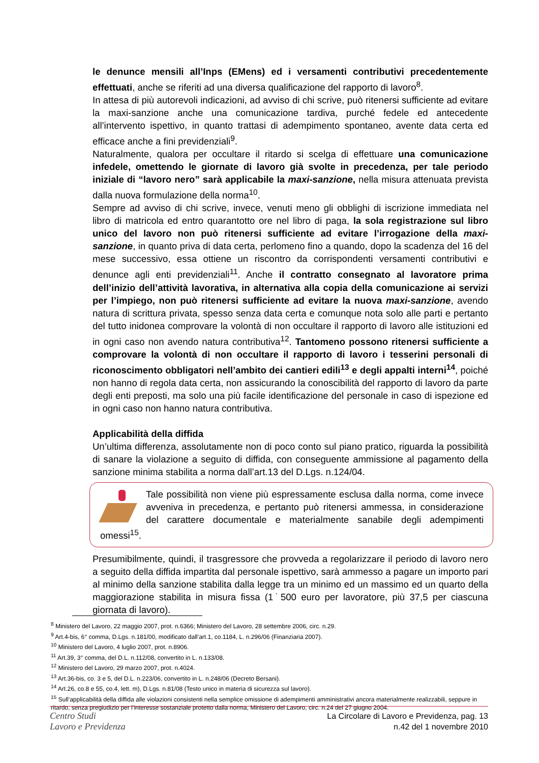le denunce mensili all’Inps (EMens) ed i versamenti contributivi precedentemente effettuati, anche se riferiti ad una diversa qualificazione del rapporto di lavoro<sup>8</sup>.
In attesa di più autorevoli indicazioni, ad avviso di chi scrive, può ritenersi sufficiente ad evitare la maxi-sanzione anche una comunicazione tardiva, purché fedele ed antecedente all’intervento ispettivo, in quanto trattasi di adempimento spontaneo, avente data certa ed efficace anche a fini previdenziali<sup>9</sup>.
Naturalmente, qualora per occultare il ritardo si scelga di effettuare una comunicazione infedele, omettendo le giornate di lavoro già svolte in precedenza, per tale periodo iniziale di “lavoro nero” sarà applicabile la maxi-sanzione, nella misura attenuata prevista dalla nuova formulazione della norma<sup>10</sup>.
Sempre ad avviso di chi scrive, invece, venuti meno gli obblighi di iscrizione immediata nel libro di matricola ed entro quarantotto ore nel libro di paga, la sola registrazione sul libro unico del lavoro non può ritenersi sufficiente ad evitare l’irrogazione della maxi-sanzione, in quanto priva di data certa, perlomeno fino a quando, dopo la scadenza del 16 del mese successivo, essa ottiene un riscontro da corrispondenti versamenti contributivi e denunce agli enti previdenziali<sup>11</sup>. Anche il contratto consegnato al lavoratore prima dell’inizio dell’attività lavorativa, in alternativa alla copia della comunicazione ai servizi per l’impiego, non può ritenersi sufficiente ad evitare la nuova maxi-sanzione, avendo natura di scrittura privata, spesso senza data certa e comunque nota solo alle parti e pertanto del tutto inidonea comprovare la volontà di non occultare il rapporto di lavoro alle istituzioni ed in ogni caso non avendo natura contributiva<sup>12</sup>. Tantomeno possono ritenersi sufficiente a comprovare la volontà di non occultare il rapporto di lavoro i tesserini personali di riconoscimento obbligatori nell’ambito dei cantieri edili<sup>13</sup> e degli appalti interni<sup>14</sup>, poiché non hanno di regola data certa, non assicurando la conoscibilità del rapporto di lavoro da parte degli enti preposti, ma solo una più facile identificazione del personale in caso di ispezione ed in ogni caso non hanno natura contributiva.
Applicabilità della diffida
Un’ultima differenza, assolutamente non di poco conto sul piano pratico, riguarda la possibilità di sanare la violazione a seguito di diffida, con conseguente ammissione al pagamento della sanzione minima stabilita a norma dall’art.13 del D.Lgs. n.124/04.
Tale possibilità non viene più espressamente esclusa dalla norma, come invece avveniva in precedenza, e pertanto può ritenersi ammessa, in considerazione del carattere documentale e materialmente sanabile degli adempimenti omessi<sup>15</sup>.
Presumibilmente, quindi, il trasgressore che provveda a regolarizzare il periodo di lavoro nero a seguito della diffida impartita dal personale ispettivo, sarà ammesso a pagare un importo pari al minimo della sanzione stabilita dalla legge tra un minimo ed un massimo ed un quarto della maggiorazione stabilita in misura fissa (1˙500 euro per lavoratore, più 37,5 per ciascuna giornata di lavoro).
<sup>8</sup> Ministero del Lavoro, 22 maggio 2007, prot. n.6366; Ministero del Lavoro, 28 settembre 2006, circ. n.29.
<sup>9</sup> Art.4-bis, 6° comma, D.Lgs. n.181/00, modificato dall’art.1, co.1184, L. n.296/06 (Finanziaria 2007).
<sup>10</sup> Ministero del Lavoro, 4 luglio 2007, prot. n.8906.
<sup>11</sup> Art.39, 3° comma, del D.L. n.112/08, convertito in L. n.133/08.
<sup>12</sup> Ministero del Lavoro, 29 marzo 2007, prot. n.4024.
<sup>13</sup> Art.36-bis, co. 3 e 5, del D.L. n.223/06, convertito in L. n.248/06 (Decreto Bersani).
<sup>14</sup> Art.26, co.8 e 55, co.4, lett. m), D.Lgs. n.81/08 (Testo unico in materia di sicurezza sul lavoro).
<sup>15</sup> Sull’applicabilità della diffida alle violazioni consistenti nella semplice omissione di adempimenti amministrativi ancora materialmente realizzabili, seppure in ritardo, senza pregiudizio per l’interesse sostanziale protetto dalla norma, Ministero del Lavoro, circ. n.24 del 27 giugno 2004.
Centro Studi
Lavoro e Previdenza
La Circolare di Lavoro e Previdenza, pag. 13
n.42 del 1 novembre 2010